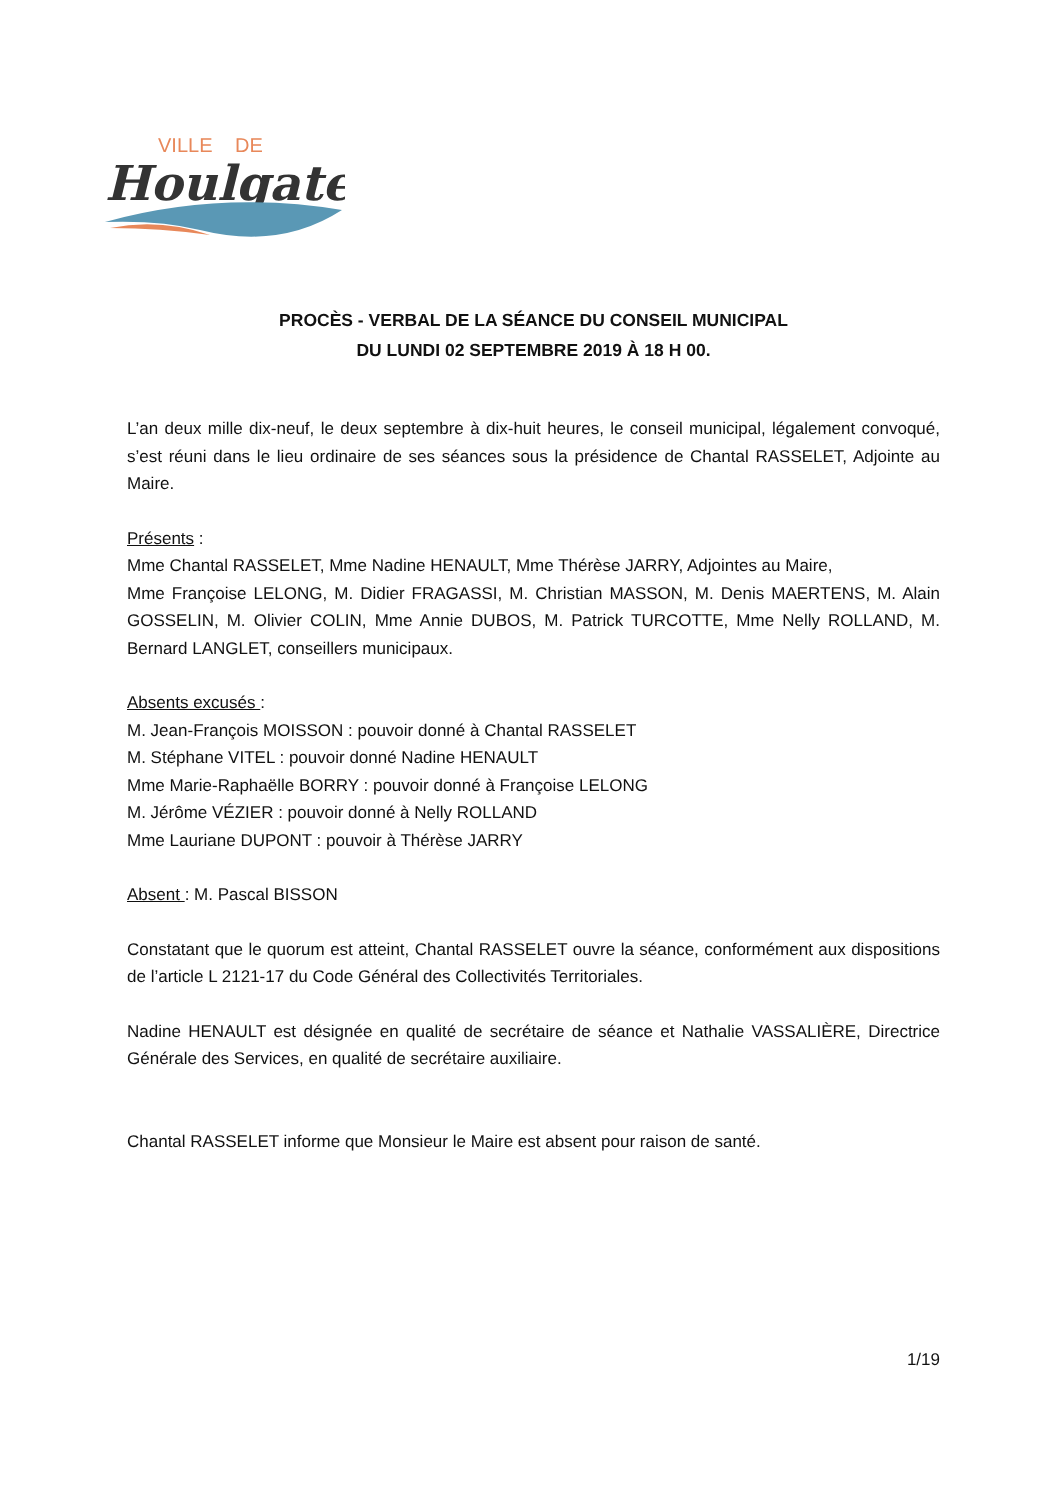VILLE
DE
Houlgate
PROCÈS - VERBAL DE LA SÉANCE DU CONSEIL MUNICIPAL
DU LUNDI 02 SEPTEMBRE 2019 À 18 H 00.
L’an deux mille dix-neuf, le deux septembre à dix-huit heures, le conseil municipal, légalement convoqué, s’est réuni dans le lieu ordinaire de ses séances sous la présidence de Chantal RASSELET, Adjointe au Maire.
Présents :
Mme Chantal RASSELET, Mme Nadine HENAULT, Mme Thérèse JARRY, Adjointes au Maire,
Mme Françoise LELONG, M. Didier FRAGASSI, M. Christian MASSON, M. Denis MAERTENS, M. Alain GOSSELIN, M. Olivier COLIN, Mme Annie DUBOS, M. Patrick TURCOTTE, Mme Nelly ROLLAND, M. Bernard LANGLET, conseillers municipaux.
Absents excusés :
M. Jean-François MOISSON : pouvoir donné à Chantal RASSELET
M. Stéphane VITEL : pouvoir donné Nadine HENAULT
Mme Marie-Raphaëlle BORRY : pouvoir donné à Françoise LELONG
M. Jérôme VÉZIER : pouvoir donné à Nelly ROLLAND
Mme Lauriane DUPONT : pouvoir à Thérèse JARRY
Absent : M. Pascal BISSON
Constatant que le quorum est atteint, Chantal RASSELET ouvre la séance, conformément aux dispositions de l’article L 2121-17 du Code Général des Collectivités Territoriales.
Nadine HENAULT est désignée en qualité de secrétaire de séance et Nathalie VASSALIÈRE, Directrice Générale des Services, en qualité de secrétaire auxiliaire.
Chantal RASSELET informe que Monsieur le Maire est absent pour raison de santé.
1/19